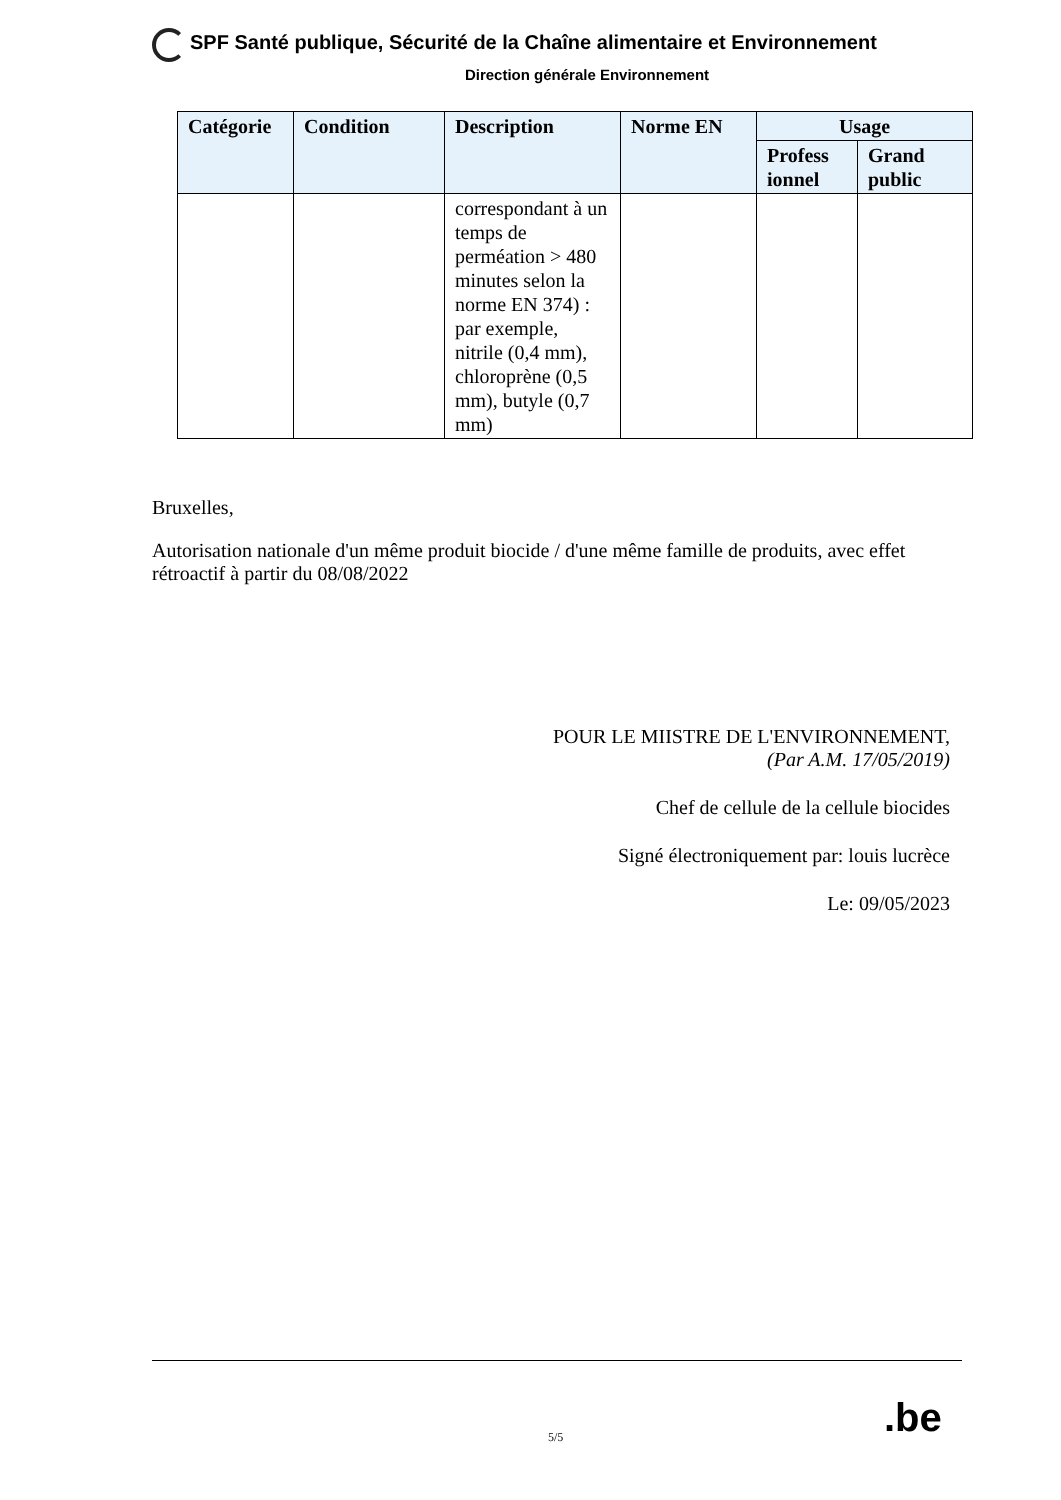SPF Santé publique, Sécurité de la Chaîne alimentaire et Environnement
Direction générale Environnement
| Catégorie | Condition | Description | Norme EN | Usage | |
| --- | --- | --- | --- | --- | --- |
| | | | | Profess ionnel | Grand public |
| | | correspondant à un temps de perméation > 480 minutes selon la norme EN 374) : par exemple, nitrile (0,4 mm), chloroprène (0,5 mm), butyle (0,7 mm) | | | |
Bruxelles,
Autorisation nationale d'un même produit biocide / d'une même famille de produits, avec effet rétroactif à partir du 08/08/2022
POUR LE MIISTRE DE L'ENVIRONNEMENT,
(Par A.M. 17/05/2019)
Chef de cellule de la cellule biocides
Signé électroniquement par: louis lucrèce
Le: 09/05/2023
5/5 .be